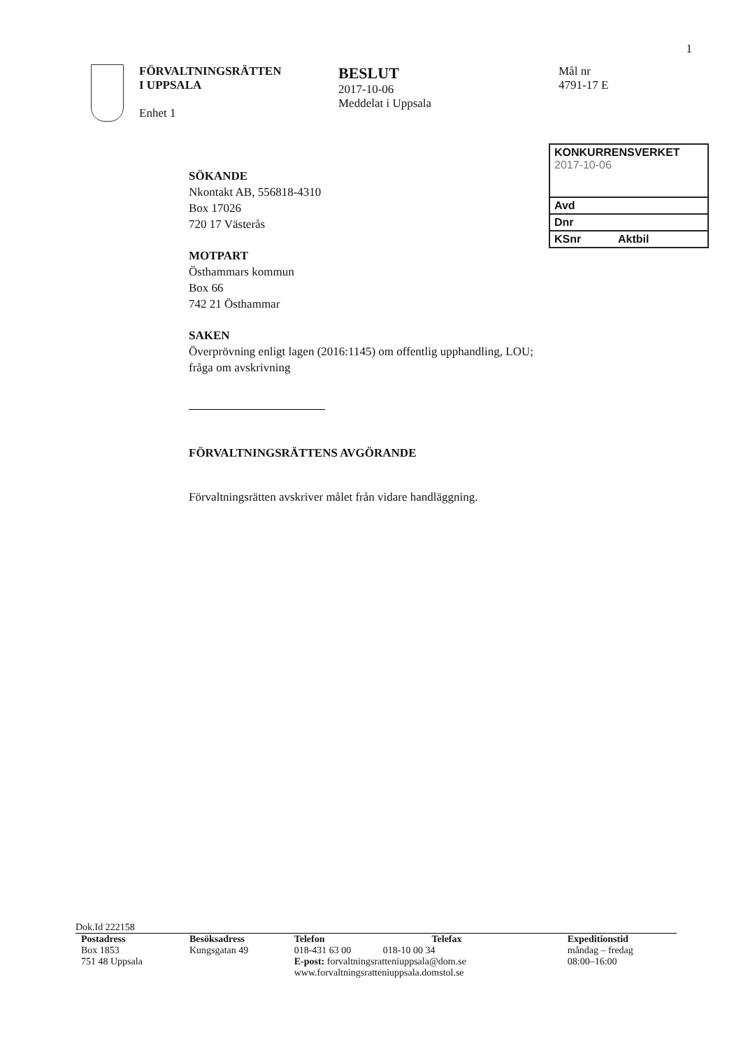1
FÖRVALTNINGSRÄTTEN
I UPPSALA
Enhet 1
BESLUT
2017-10-06
Meddelat i Uppsala
Mål nr
4791-17 E
KONKURRENSVERKET
2017-10-06
Avd
Dnr
KSnr Aktbil
SÖKANDE
Nkontakt AB, 556818-4310
Box 17026
720 17 Västerås
MOTPART
Östhammars kommun
Box 66
742 21 Östhammar
SAKEN
Överprövning enligt lagen (2016:1145) om offentlig upphandling, LOU;
fråga om avskrivning
FÖRVALTNINGSRÄTTENS AVGÖRANDE
Förvaltningsrätten avskriver målet från vidare handläggning.
Dok.Id 222158
| Postadress | Besöksadress | Telefon | Telefax | Expeditionstid |
| --- | --- | --- | --- | --- |
| Box 1853 751 48 Uppsala | Kungsgatan 49 | 018-431 63 00 018-10 00 34 E-post: forvaltningsratteniuppsala@dom.se www.forvaltningsratteniuppsala.domstol.se | | måndag – fredag 08:00–16:00 |